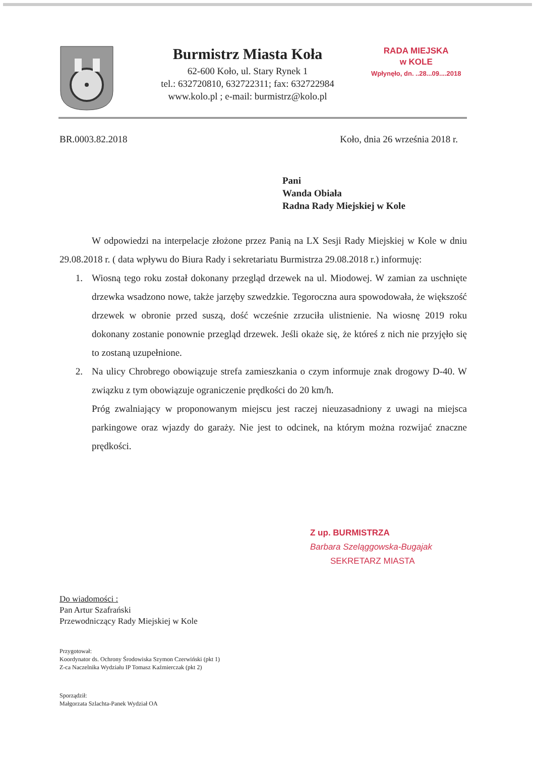Burmistrz Miasta Koła
62-600 Koło, ul. Stary Rynek 1
tel.: 632720810, 632722311; fax: 632722984
www.kolo.pl ; e-mail: burmistrz@kolo.pl
RADA MIEJSKA
w KOLE
Wpłynęło, dn. ..28...09....2018
BR.0003.82.2018 Koło, dnia 26 września 2018 r.
Pani
Wanda Obiała
Radna Rady Miejskiej w Kole
W odpowiedzi na interpelacje złożone przez Panią na LX Sesji Rady Miejskiej w Kole w dniu 29.08.2018 r. ( data wpływu do Biura Rady i sekretariatu Burmistrza 29.08.2018 r.) informuję:
1. Wiosną tego roku został dokonany przegląd drzewek na ul. Miodowej. W zamian za uschnięte drzewka wsadzono nowe, także jarzęby szwedzkie. Tegoroczna aura spowodowała, że większość drzewek w obronie przed suszą, dość wcześnie zrzuciła ulistnienie. Na wiosnę 2019 roku dokonany zostanie ponownie przegląd drzewek. Jeśli okaże się, że któreś z nich nie przyjęło się to zostaną uzupełnione.
2. Na ulicy Chrobrego obowiązuje strefa zamieszkania o czym informuje znak drogowy D-40. W związku z tym obowiązuje ograniczenie prędkości do 20 km/h.
Próg zwalniający w proponowanym miejscu jest raczej nieuzasadniony z uwagi na miejsca parkingowe oraz wjazdy do garaży. Nie jest to odcinek, na którym można rozwijać znaczne prędkości.
Z up. BURMISTRZA
Barbara Szeląggowska-Bugajak
SEKRETARZ MIASTA
Do wiadomości :
Pan Artur Szafrański
Przewodniczący Rady Miejskiej w Kole
Przygotował:
Koordynator ds. Ochrony Środowiska Szymon Czerwiński (pkt 1)
Z-ca Naczelnika Wydziału IP Tomasz Kaźmierczak (pkt 2)
Sporządził:
Małgorzata Szlachta-Panek Wydział OA